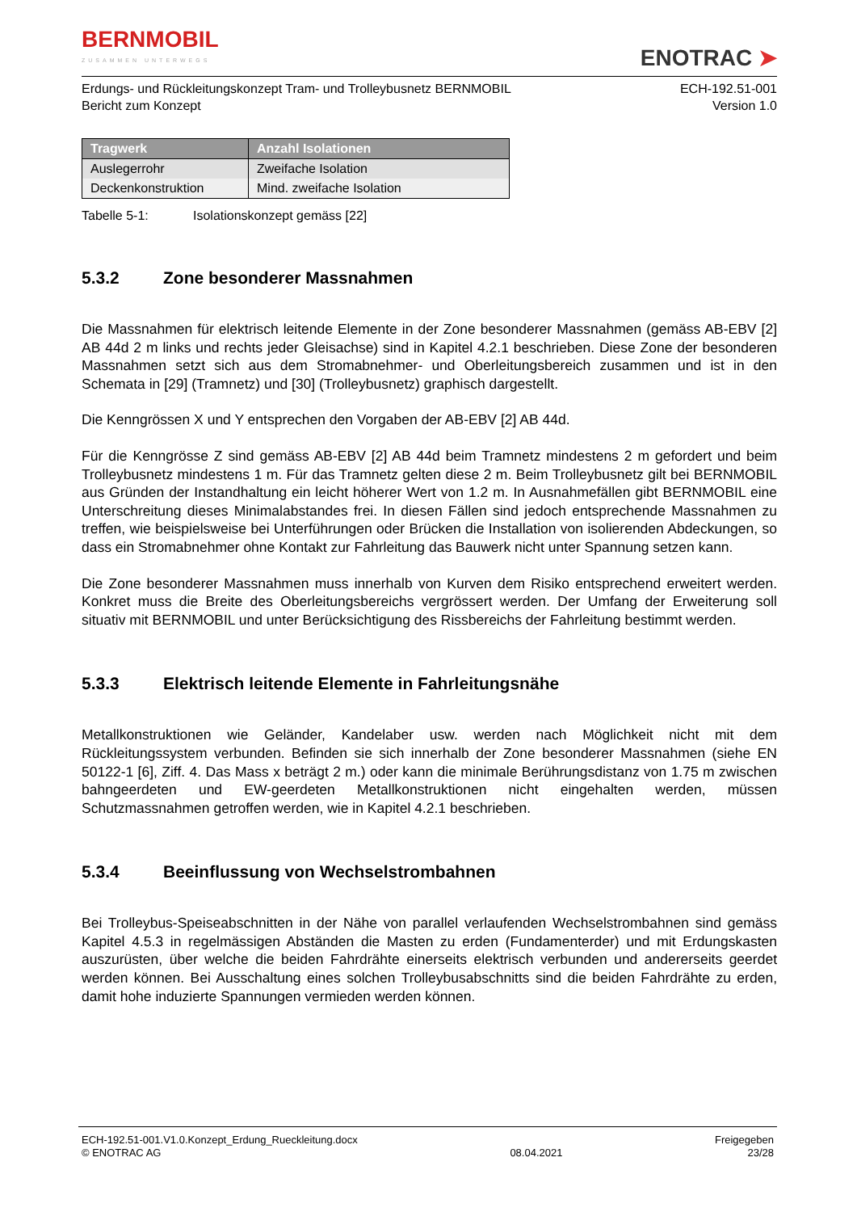BERNMOBIL
ZUSAMMEN UNTERWEGS
ENOTRAC ➤
Erdungs- und Rückleitungskonzept Tram- und Trolleybusnetz BERNMOBIL
Bericht zum Konzept
ECH-192.51-001
Version 1.0
| Tragwerk | Anzahl Isolationen |
| --- | --- |
| Auslegerrohr | Zweifache Isolation |
| Deckenkonstruktion | Mind. zweifache Isolation |
Tabelle 5-1: Isolationskonzept gemäss [22]
5.3.2 Zone besonderer Massnahmen
Die Massnahmen für elektrisch leitende Elemente in der Zone besonderer Massnahmen (gemäss AB-EBV [2] AB 44d 2 m links und rechts jeder Gleisachse) sind in Kapitel 4.2.1 beschrieben. Diese Zone der besonderen Massnahmen setzt sich aus dem Stromabnehmer- und Oberleitungsbereich zusammen und ist in den Schemata in [29] (Tramnetz) und [30] (Trolleybusnetz) graphisch dargestellt.
Die Kenngrössen X und Y entsprechen den Vorgaben der AB-EBV [2] AB 44d.
Für die Kenngrösse Z sind gemäss AB-EBV [2] AB 44d beim Tramnetz mindestens 2 m gefordert und beim Trolleybusnetz mindestens 1 m. Für das Tramnetz gelten diese 2 m. Beim Trolleybusnetz gilt bei BERNMOBIL aus Gründen der Instandhaltung ein leicht höherer Wert von 1.2 m. In Ausnahmefällen gibt BERNMOBIL eine Unterschreitung dieses Minimalabstandes frei. In diesen Fällen sind jedoch entsprechende Massnahmen zu treffen, wie beispielsweise bei Unterführungen oder Brücken die Installation von isolierenden Abdeckungen, so dass ein Stromabnehmer ohne Kontakt zur Fahrleitung das Bauwerk nicht unter Spannung setzen kann.
Die Zone besonderer Massnahmen muss innerhalb von Kurven dem Risiko entsprechend erweitert werden. Konkret muss die Breite des Oberleitungsbereichs vergrössert werden. Der Umfang der Erweiterung soll situativ mit BERNMOBIL und unter Berücksichtigung des Rissbereichs der Fahrleitung bestimmt werden.
5.3.3 Elektrisch leitende Elemente in Fahrleitungsnähe
Metallkonstruktionen wie Geländer, Kandelaber usw. werden nach Möglichkeit nicht mit dem Rückleitungssystem verbunden. Befinden sie sich innerhalb der Zone besonderer Massnahmen (siehe EN 50122-1 [6], Ziff. 4. Das Mass x beträgt 2 m.) oder kann die minimale Berührungsdistanz von 1.75 m zwischen bahngeerdeten und EW-geerdeten Metallkonstruktionen nicht eingehalten werden, müssen Schutzmassnahmen getroffen werden, wie in Kapitel 4.2.1 beschrieben.
5.3.4 Beeinflussung von Wechselstrombahnen
Bei Trolleybus-Speiseabschnitten in der Nähe von parallel verlaufenden Wechselstrombahnen sind gemäss Kapitel 4.5.3 in regelmässigen Abständen die Masten zu erden (Fundamenterder) und mit Erdungskasten auszurüsten, über welche die beiden Fahrdrähte einerseits elektrisch verbunden und andererseits geerdet werden können. Bei Ausschaltung eines solchen Trolleybusabschnitts sind die beiden Fahrdrähte zu erden, damit hohe induzierte Spannungen vermieden werden können.
ECH-192.51-001.V1.0.Konzept_Erdung_Rueckleitung.docx
© ENOTRAC AG
08.04.2021 Freigegeben
23/28